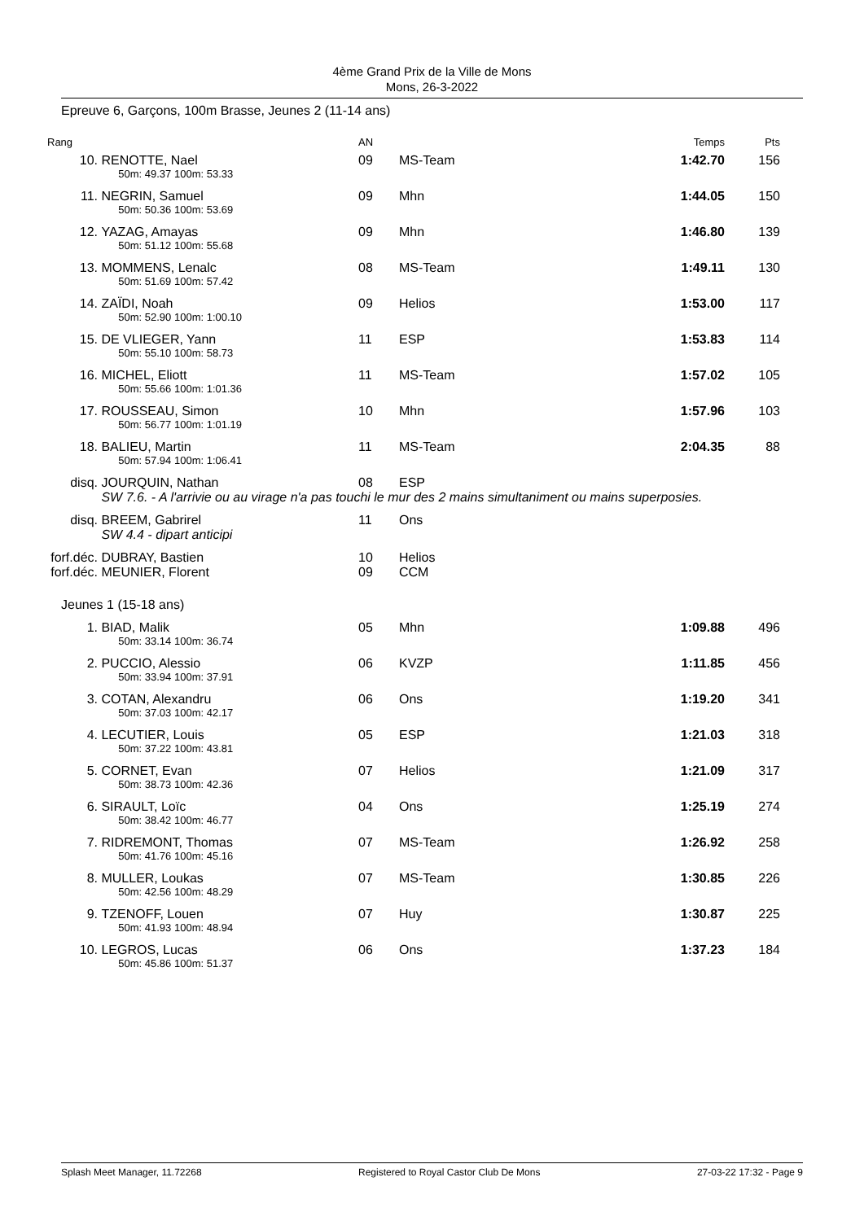4ème Grand Prix de la Ville de Mons
Mons, 26-3-2022
Epreuve 6, Garçons, 100m Brasse, Jeunes 2 (11-14 ans)
| Rang | | AN | | Temps | Pts |
| --- | --- | --- | --- | --- | --- |
| 10. | RENOTTE, Nael 50m: 49.37 100m: 53.33 | 09 | MS-Team | 1:42.70 | 156 |
| 11. | NEGRIN, Samuel 50m: 50.36 100m: 53.69 | 09 | Mhn | 1:44.05 | 150 |
| 12. | YAZAG, Amayas 50m: 51.12 100m: 55.68 | 09 | Mhn | 1:46.80 | 139 |
| 13. | MOMMENS, Lenalc 50m: 51.69 100m: 57.42 | 08 | MS-Team | 1:49.11 | 130 |
| 14. | ZAÏDI, Noah 50m: 52.90 100m: 1:00.10 | 09 | Helios | 1:53.00 | 117 |
| 15. | DE VLIEGER, Yann 50m: 55.10 100m: 58.73 | 11 | ESP | 1:53.83 | 114 |
| 16. | MICHEL, Eliott 50m: 55.66 100m: 1:01.36 | 11 | MS-Team | 1:57.02 | 105 |
| 17. | ROUSSEAU, Simon 50m: 56.77 100m: 1:01.19 | 10 | Mhn | 1:57.96 | 103 |
| 18. | BALIEU, Martin 50m: 57.94 100m: 1:06.41 | 11 | MS-Team | 2:04.35 | 88 |
| disq. | JOURQUIN, Nathan | 08 | ESP | | |
| | SW 7.6. - A l'arrivie ou au virage n'a pas touchi le mur des 2 mains simultaniment ou mains superposies. | | | | |
| disq. | BREEM, Gabrirel SW 4.4 - dipart anticipi | 11 | Ons | | |
| forf.déc. | DUBRAY, Bastien | 10 | Helios | | |
| forf.déc. | MEUNIER, Florent | 09 | CCM | | |
| Jeunes 1 (15-18 ans) | | | | | |
| 1. | BIAD, Malik 50m: 33.14 100m: 36.74 | 05 | Mhn | 1:09.88 | 496 |
| 2. | PUCCIO, Alessio 50m: 33.94 100m: 37.91 | 06 | KVZP | 1:11.85 | 456 |
| 3. | COTAN, Alexandru 50m: 37.03 100m: 42.17 | 06 | Ons | 1:19.20 | 341 |
| 4. | LECUTIER, Louis 50m: 37.22 100m: 43.81 | 05 | ESP | 1:21.03 | 318 |
| 5. | CORNET, Evan 50m: 38.73 100m: 42.36 | 07 | Helios | 1:21.09 | 317 |
| 6. | SIRAULT, Loïc 50m: 38.42 100m: 46.77 | 04 | Ons | 1:25.19 | 274 |
| 7. | RIDREMONT, Thomas 50m: 41.76 100m: 45.16 | 07 | MS-Team | 1:26.92 | 258 |
| 8. | MULLER, Loukas 50m: 42.56 100m: 48.29 | 07 | MS-Team | 1:30.85 | 226 |
| 9. | TZENOFF, Louen 50m: 41.93 100m: 48.94 | 07 | Huy | 1:30.87 | 225 |
| 10. | LEGROS, Lucas 50m: 45.86 100m: 51.37 | 06 | Ons | 1:37.23 | 184 |
Splash Meet Manager, 11.72268 Registered to Royal Castor Club De Mons 27-03-22 17:32 - Page 9